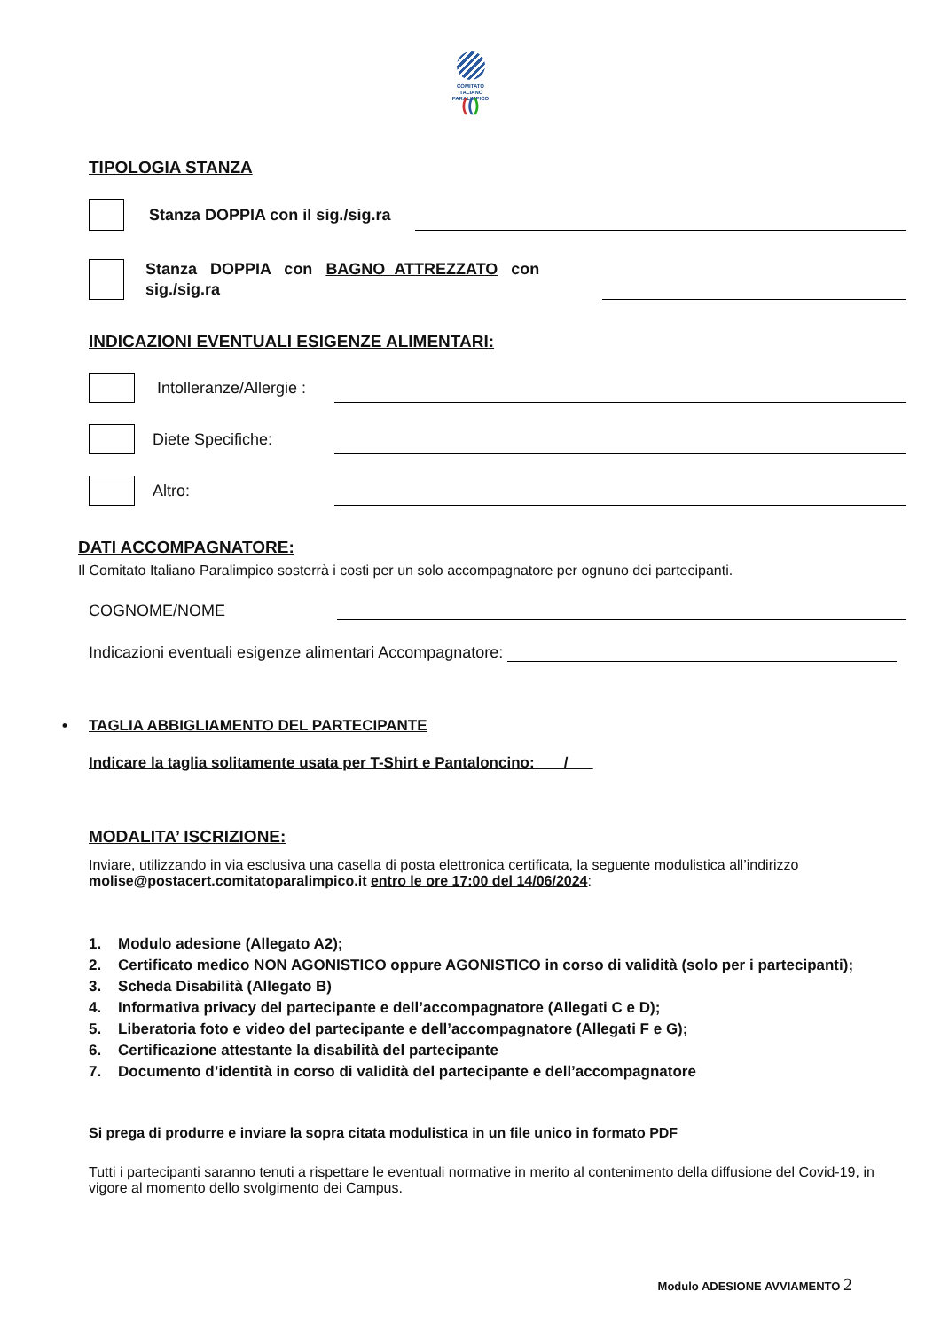COMITATO
ITALIANO
PARALIMPICO
(()
TIPOLOGIA STANZA
Stanza DOPPIA con il sig./sig.ra
Stanza DOPPIA con BAGNO ATTREZZATO con sig./sig.ra
INDICAZIONI EVENTUALI ESIGENZE ALIMENTARI:
Intolleranze/Allergie :
Diete Specifiche:
Altro:
DATI ACCOMPAGNATORE:
Il Comitato Italiano Paralimpico sosterrà i costi per un solo accompagnatore per ognuno dei partecipanti.
COGNOME/NOME
Indicazioni eventuali esigenze alimentari Accompagnatore:
• TAGLIA ABBIGLIAMENTO DEL PARTECIPANTE
Indicare la taglia solitamente usata per T-Shirt e Pantaloncino: /
MODALITA’ ISCRIZIONE:
Inviare, utilizzando in via esclusiva una casella di posta elettronica certificata, la seguente modulistica all’indirizzo molise@postacert.comitatoparalimpico.it entro le ore 17:00 del 14/06/2024:
1. Modulo adesione (Allegato A2);
2. Certificato medico NON AGONISTICO oppure AGONISTICO in corso di validità (solo per i partecipanti);
3. Scheda Disabilità (Allegato B)
4. Informativa privacy del partecipante e dell’accompagnatore (Allegati C e D);
5. Liberatoria foto e video del partecipante e dell’accompagnatore (Allegati F e G);
6. Certificazione attestante la disabilità del partecipante
7. Documento d’identità in corso di validità del partecipante e dell’accompagnatore
Si prega di produrre e inviare la sopra citata modulistica in un file unico in formato PDF
Tutti i partecipanti saranno tenuti a rispettare le eventuali normative in merito al contenimento della diffusione del Covid-19, in vigore al momento dello svolgimento dei Campus.
Modulo ADESIONE AVVIAMENTO 2